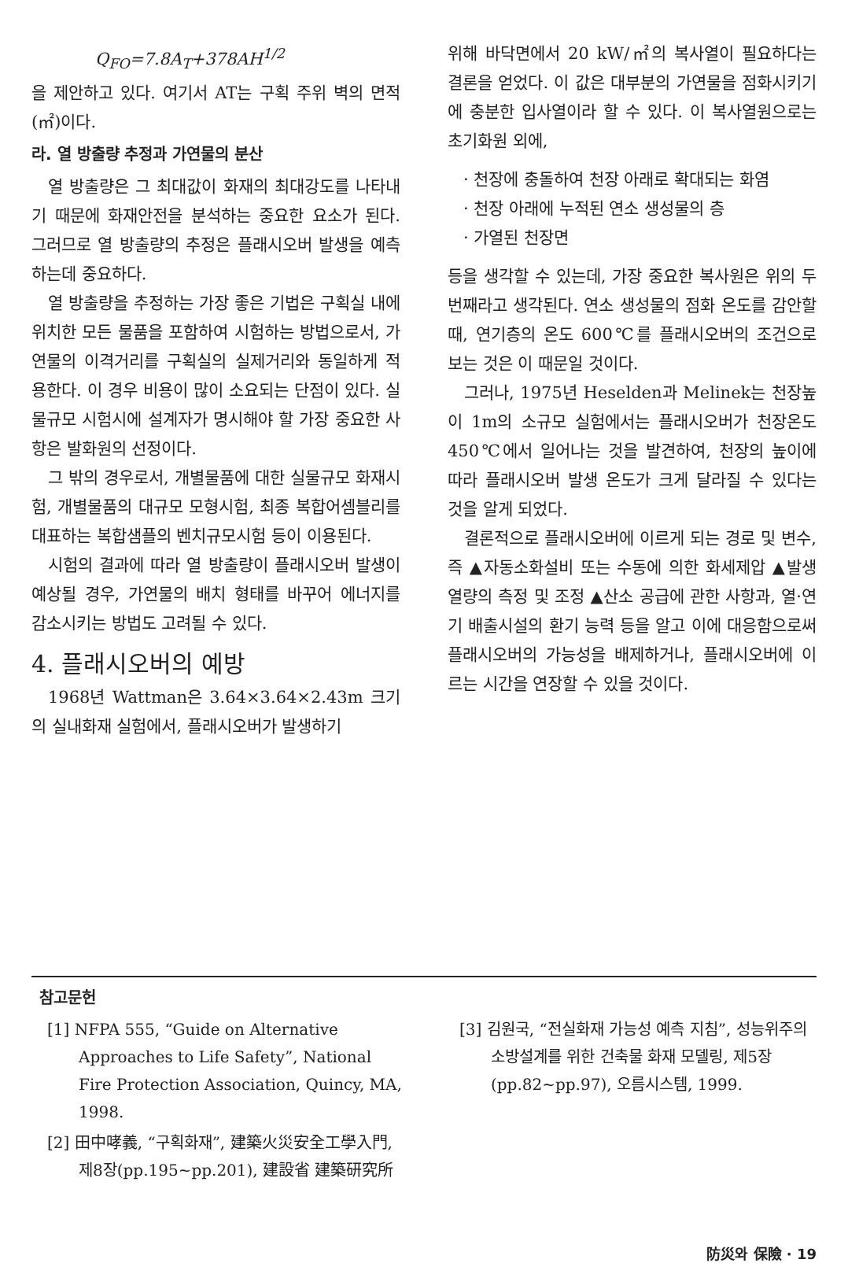Q<sub>FO</sub>=7.8A<sub>T</sub>+378AH<sup>1/2</sup>
을 제안하고 있다. 여기서 AT는 구획 주위 벽의 면적(㎡)이다.
라. 열 방출량 추정과 가연물의 분산
열 방출량은 그 최대값이 화재의 최대강도를 나타내기 때문에 화재안전을 분석하는 중요한 요소가 된다. 그러므로 열 방출량의 추정은 플래시오버 발생을 예측하는데 중요하다.
열 방출량을 추정하는 가장 좋은 기법은 구획실 내에 위치한 모든 물품을 포함하여 시험하는 방법으로서, 가연물의 이격거리를 구획실의 실제거리와 동일하게 적용한다. 이 경우 비용이 많이 소요되는 단점이 있다. 실물규모 시험시에 설계자가 명시해야 할 가장 중요한 사항은 발화원의 선정이다.
그 밖의 경우로서, 개별물품에 대한 실물규모 화재시험, 개별물품의 대규모 모형시험, 최종 복합어셈블리를 대표하는 복합샘플의 벤치규모시험 등이 이용된다.
시험의 결과에 따라 열 방출량이 플래시오버 발생이 예상될 경우, 가연물의 배치 형태를 바꾸어 에너지를 감소시키는 방법도 고려될 수 있다.
4. 플래시오버의 예방
1968년 Wattman은 3.64×3.64×2.43m 크기의 실내화재 실험에서, 플래시오버가 발생하기
위해 바닥면에서 20 kW/㎡의 복사열이 필요하다는 결론을 얻었다. 이 값은 대부분의 가연물을 점화시키기에 충분한 입사열이라 할 수 있다. 이 복사열원으로는 초기화원 외에,
· 천장에 충돌하여 천장 아래로 확대되는 화염
· 천장 아래에 누적된 연소 생성물의 층
· 가열된 천장면
등을 생각할 수 있는데, 가장 중요한 복사원은 위의 두 번째라고 생각된다. 연소 생성물의 점화 온도를 감안할 때, 연기층의 온도 600℃를 플래시오버의 조건으로 보는 것은 이 때문일 것이다.
그러나, 1975년 Heselden과 Melinek는 천장높이 1m의 소규모 실험에서는 플래시오버가 천장온도 450℃에서 일어나는 것을 발견하여, 천장의 높이에 따라 플래시오버 발생 온도가 크게 달라질 수 있다는 것을 알게 되었다.
결론적으로 플래시오버에 이르게 되는 경로 및 변수, 즉 ▲자동소화설비 또는 수동에 의한 화세제압 ▲발생 열량의 측정 및 조정 ▲산소 공급에 관한 사항과, 열·연기 배출시설의 환기 능력 등을 알고 이에 대응함으로써 플래시오버의 가능성을 배제하거나, 플래시오버에 이르는 시간을 연장할 수 있을 것이다.
참고문헌
[1] NFPA 555, “Guide on Alternative Approaches to Life Safety”, National Fire Protection Association, Quincy, MA, 1998.
[2] 田中哮義, “구획화재”, 建築火災安全工學入門, 제8장(pp.195~pp.201), 建設省 建築研究所
[3] 김원국, “전실화재 가능성 예측 지침”, 성능위주의 소방설계를 위한 건축물 화재 모델링, 제5장(pp.82~pp.97), 오름시스템, 1999.
防災와 保險 · 19